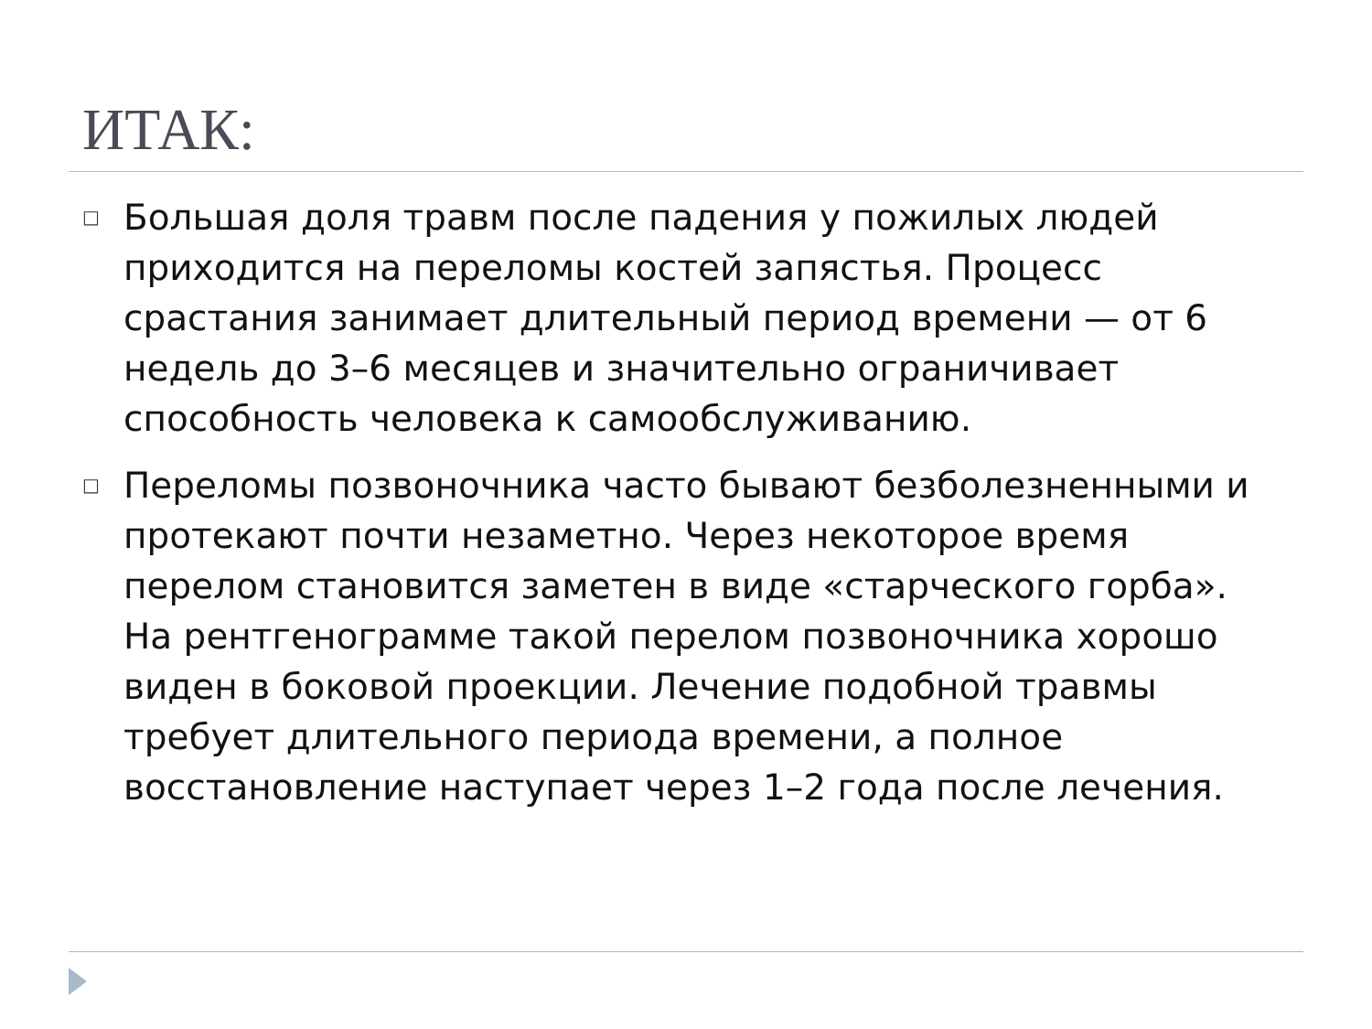ИТАК:
□ Большая доля травм после падения у пожилых людей приходится на переломы костей запястья. Процесс срастания занимает длительный период времени — от 6 недель до 3–6 месяцев и значительно ограничивает способность человека к самообслуживанию.
□ Переломы позвоночника часто бывают безболезненными и протекают почти незаметно. Через некоторое время перелом становится заметен в виде «старческого горба». На рентгенограмме такой перелом позвоночника хорошо виден в боковой проекции. Лечение подобной травмы требует длительного периода времени, а полное восстановление наступает через 1–2 года после лечения.